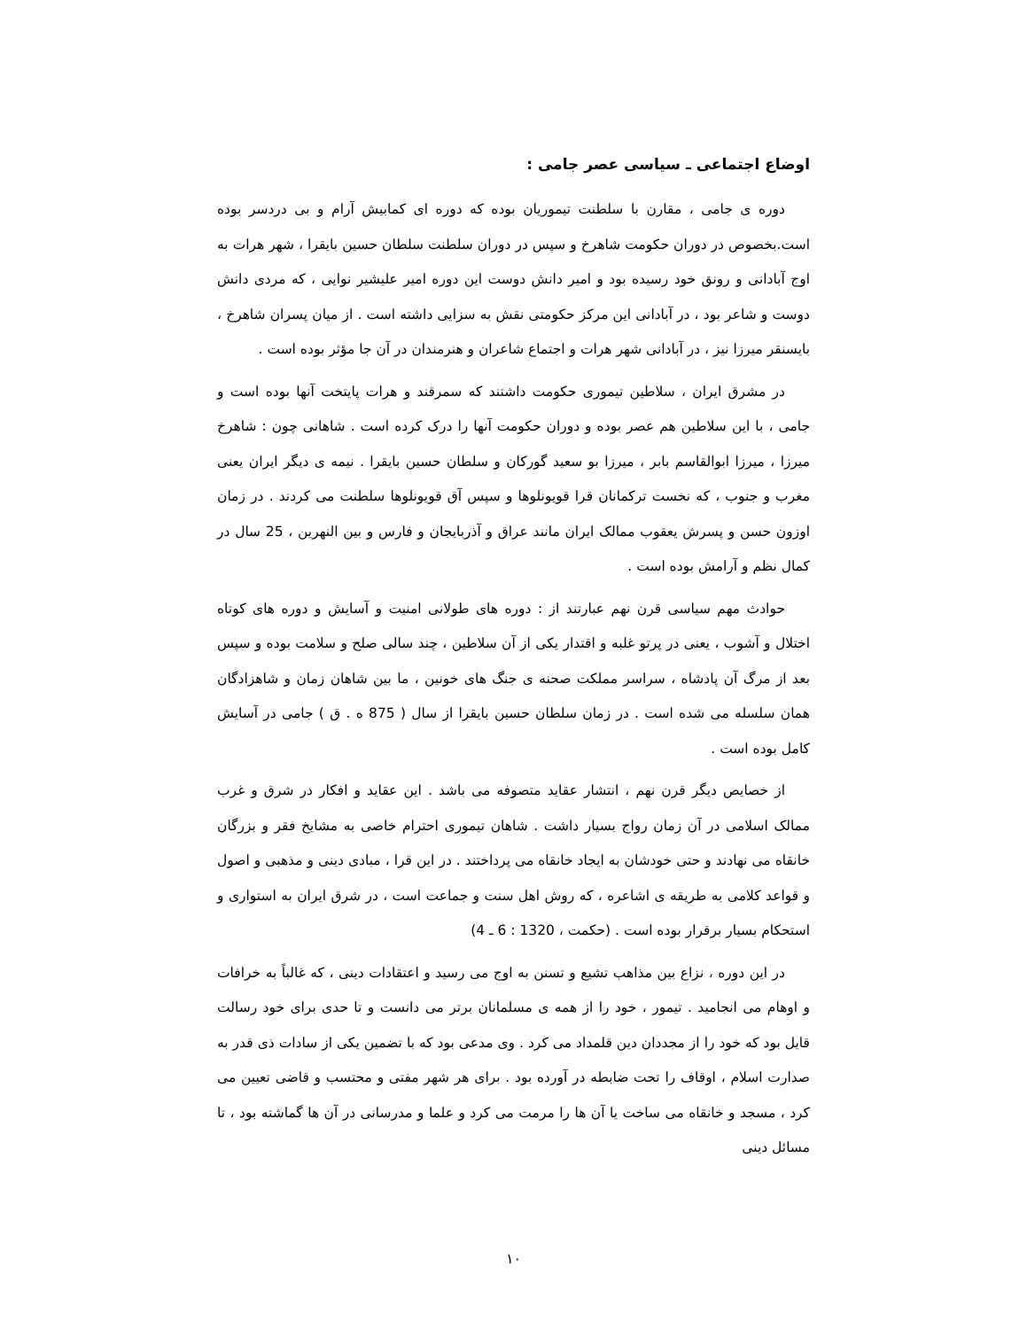اوضاع اجتماعی ـ سیاسی عصر جامی :
دوره ی جامی ، مقارن با سلطنت تیموریان بوده که دوره ای کمابیش آرام و بی دردسر بوده است.بخصوص در دوران حکومت شاهرخ و سپس در دوران سلطنت سلطان حسین بایقرا ، شهر هرات به اوج آبادانی و رونق خود رسیده بود و امیر دانش دوست این دوره امیر علیشیر نوایی ، که مردی دانش دوست و شاعر بود ، در آبادانی این مرکز حکومتی نقش به سزایی داشته است . از میان پسران شاهرخ ، بایسنقر میرزا نیز ، در آبادانی شهر هرات و اجتماع شاعران و هنرمندان در آن جا مؤثر بوده است .
در مشرق ایران ، سلاطین تیموری حکومت داشتند که سمرقند و هرات پایتخت آنها بوده است و جامی ، با این سلاطین هم عصر بوده و دوران حکومت آنها را درک کرده است . شاهانی چون : شاهرخ میرزا ، میرزا ابوالقاسم بابر ، میرزا بو سعید گورکان و سلطان حسین بایقرا . نیمه ی دیگر ایران یعنی مغرب و جنوب ، که نخست ترکمانان قرا قویونلوها و سپس آق قویونلوها سلطنت می کردند . در زمان اوزون حسن و پسرش یعقوب ممالک ایران مانند عراق و آذربایجان و فارس و بین النهرین ، 25 سال در کمال نظم و آرامش بوده است .
حوادث مهم سیاسی قرن نهم عبارتند از : دوره های طولانی امنیت و آسایش و دوره های کوتاه اختلال و آشوب ، یعنی در پرتو غلبه و اقتدار یکی از آن سلاطین ، چند سالی صلح و سلامت بوده و سپس بعد از مرگ آن پادشاه ، سراسر مملکت صحنه ی جنگ های خونین ، ما بین شاهان زمان و شاهزادگان همان سلسله می شده است . در زمان سلطان حسین بایقرا از سال ( 875 ه . ق ) جامی در آسایش کامل بوده است .
از خصایص دیگر قرن نهم ، انتشار عقاید متصوفه می باشد . این عقاید و افکار در شرق و غرب ممالک اسلامی در آن زمان رواج بسیار داشت . شاهان تیموری احترام خاصی به مشایخ فقر و بزرگان خانقاه می نهادند و حتی خودشان به ایجاد خانقاه می پرداختند . در این قرا ، مبادی دینی و مذهبی و اصول و قواعد کلامی به طریقه ی اشاعره ، که روش اهل سنت و جماعت است ، در شرق ایران به استواری و استحکام بسیار برقرار بوده است . (حکمت ، 1320 : 6 ـ 4)
در این دوره ، نزاع بین مذاهب تشیع و تسنن به اوج می رسید و اعتقادات دینی ، که غالباً به خرافات و اوهام می انجامید . تیمور ، خود را از همه ی مسلمانان برتر می دانست و تا حدی برای خود رسالت قایل بود که خود را از مجددان دین قلمداد می کرد . وی مدعی بود که با تضمین یکی از سادات ذی قدر به صدارت اسلام ، اوقاف را تحت ضابطه در آورده بود . برای هر شهر مفتی و محتسب و قاضی تعیین می کرد ، مسجد و خانقاه می ساخت یا آن ها را مرمت می کرد و علما و مدرسانی در آن ها گماشته بود ، تا مسائل دینی
۱۰